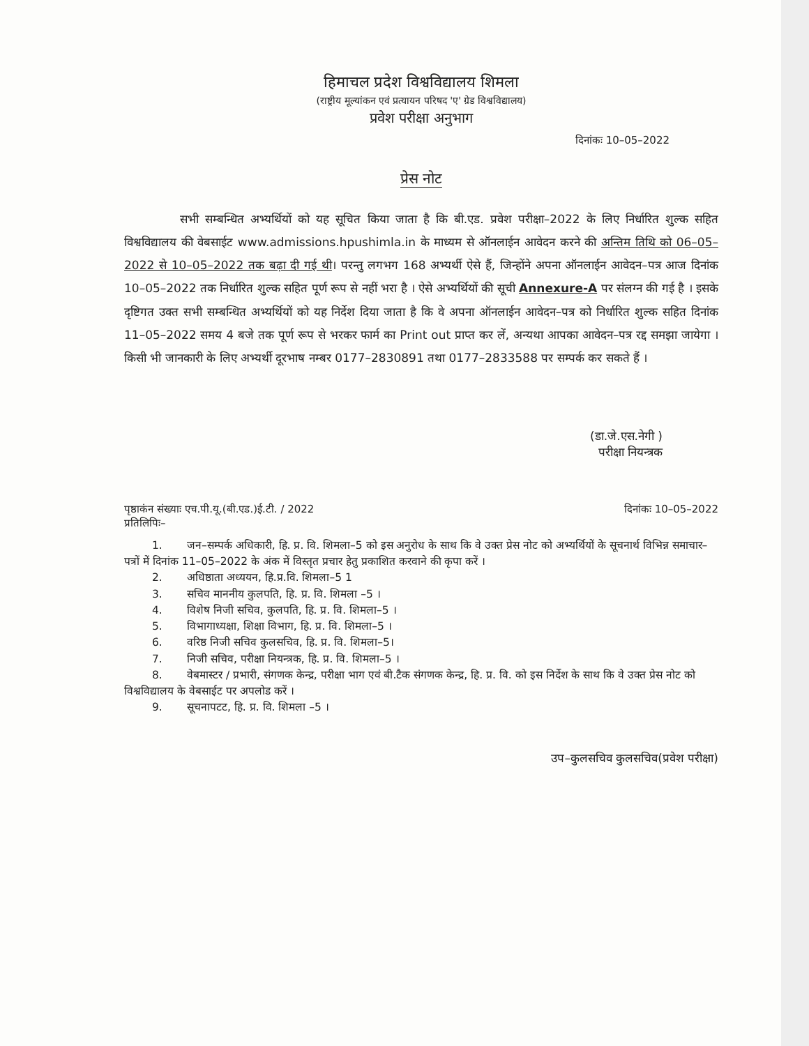हिमाचल प्रदेश विश्वविद्यालय शिमला
(राष्ट्रीय मूल्यांकन एवं प्रत्यायन परिषद 'ए' ग्रेड विश्वविद्यालय)
प्रवेश परीक्षा अनुभाग
दिनांकः 10–05–2022
प्रेस नोट
सभी सम्बन्धित अभ्यर्थियों को यह सूचित किया जाता है कि बी.एड. प्रवेश परीक्षा–2022 के लिए निर्धारित शुल्क सहित विश्वविद्यालय की वेबसाईट www.admissions.hpushimla.in के माध्यम से ऑनलाईन आवेदन करने की अन्तिम तिथि को 06–05–2022 से 10–05–2022 तक बढ़ा दी गई थी। परन्तु लगभग 168 अभ्यर्थी ऐसे हैं, जिन्होंने अपना ऑनलाईन आवेदन–पत्र आज दिनांक 10–05–2022 तक निर्धारित शुल्क सहित पूर्ण रूप से नहीं भरा है । ऐसे अभ्यर्थियों की सूची Annexure-A पर संलग्न की गई है । इसके दृष्टिगत उक्त सभी सम्बन्धित अभ्यर्थियों को यह निर्देश दिया जाता है कि वे अपना ऑनलाईन आवेदन–पत्र को निर्धारित शुल्क सहित दिनांक 11–05–2022 समय 4 बजे तक पूर्ण रूप से भरकर फार्म का Print out प्राप्त कर लें, अन्यथा आपका आवेदन–पत्र रद्द समझा जायेगा । किसी भी जानकारी के लिए अभ्यर्थी दूरभाष नम्बर 0177–2830891 तथा 0177–2833588 पर सम्पर्क कर सकते हैं ।
(डा.जे.एस.नेगी )
परीक्षा नियन्त्रक
पृष्ठाकंन संख्याः एच.पी.यू.(बी.एड.)ई.टी. / 2022 दिनांकः 10–05–2022
प्रतिलिपिः–
1. जन–सम्पर्क अधिकारी, हि. प्र. वि. शिमला–5 को इस अनुरोध के साथ कि वे उक्त प्रेस नोट को अभ्यर्थियों के सूचनार्थ विभिन्न समाचार–पत्रों में दिनांक 11–05–2022 के अंक में विस्तृत प्रचार हेतु प्रकाशित करवाने की कृपा करें ।
2. अधिष्ठाता अध्ययन, हि.प्र.वि. शिमला–5 1
3. सचिव माननीय कुलपति, हि. प्र. वि. शिमला –5 ।
4. विशेष निजी सचिव, कुलपति, हि. प्र. वि. शिमला–5 ।
5. विभागाध्यक्षा, शिक्षा विभाग, हि. प्र. वि. शिमला–5 ।
6. वरिष्ठ निजी सचिव कुलसचिव, हि. प्र. वि. शिमला–5।
7. निजी सचिव, परीक्षा नियन्त्रक, हि. प्र. वि. शिमला–5 ।
8. वेबमास्टर / प्रभारी, संगणक केन्द्र, परीक्षा भाग एवं बी.टैक संगणक केन्द्र, हि. प्र. वि. को इस निर्देश के साथ कि वे उक्त प्रेस नोट को विश्वविद्यालय के वेबसाईट पर अपलोड करें ।
9. सूचनापटट, हि. प्र. वि. शिमला –5 ।
उप–कुलसचिव कुलसचिव(प्रवेश परीक्षा)